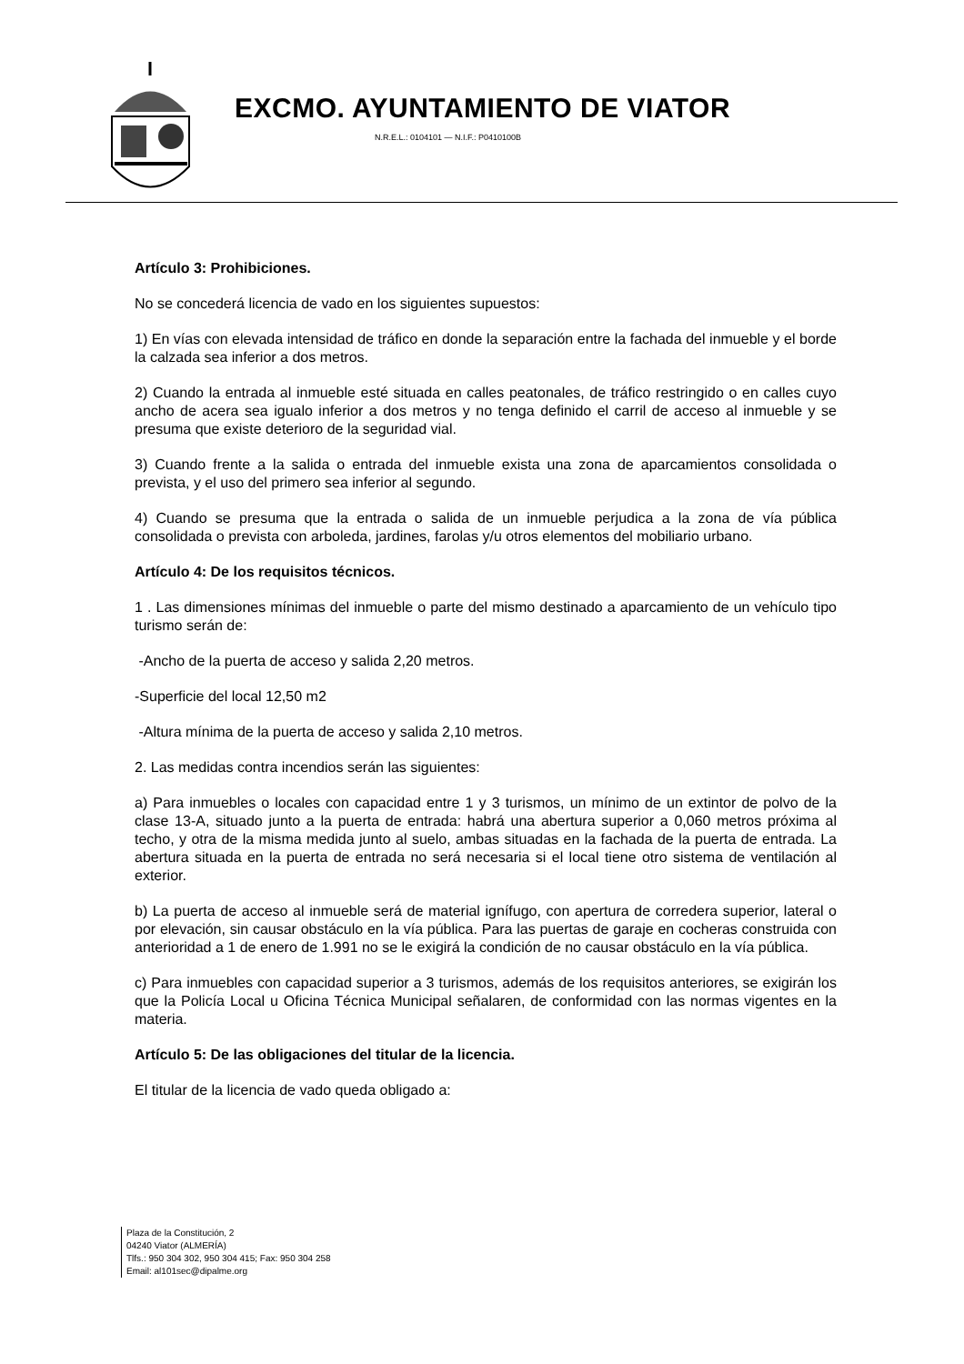EXCMO. AYUNTAMIENTO DE VIATOR
N.R.E.L.: 0104101 — N.I.F.: P0410100B
Artículo 3: Prohibiciones.
No se concederá licencia de vado en los siguientes supuestos:
1) En vías con elevada intensidad de tráfico en donde la separación entre la fachada del inmueble y el borde la calzada sea inferior a dos metros.
2) Cuando la entrada al inmueble esté situada en calles peatonales, de tráfico restringido o en calles cuyo ancho de acera sea igualo inferior a dos metros y no tenga definido el carril de acceso al inmueble y se presuma que existe deterioro de la seguridad vial.
3) Cuando frente a la salida o entrada del inmueble exista una zona de aparcamientos consolidada o prevista, y el uso del primero sea inferior al segundo.
4) Cuando se presuma que la entrada o salida de un inmueble perjudica a la zona de vía pública consolidada o prevista con arboleda, jardines, farolas y/u otros elementos del mobiliario urbano.
Artículo 4: De los requisitos técnicos.
1 . Las dimensiones mínimas del inmueble o parte del mismo destinado a aparcamiento de un vehículo tipo turismo serán de:
-Ancho de la puerta de acceso y salida 2,20 metros.
-Superficie del local 12,50 m2
-Altura mínima de la puerta de acceso y salida 2,10 metros.
2. Las medidas contra incendios serán las siguientes:
a) Para inmuebles o locales con capacidad entre 1 y 3 turismos, un mínimo de un extintor de polvo de la clase 13-A, situado junto a la puerta de entrada: habrá una abertura superior a 0,060 metros próxima al techo, y otra de la misma medida junto al suelo, ambas situadas en la fachada de la puerta de entrada. La abertura situada en la puerta de entrada no será necesaria si el local tiene otro sistema de ventilación al exterior.
b) La puerta de acceso al inmueble será de material ignífugo, con apertura de corredera superior, lateral o por elevación, sin causar obstáculo en la vía pública. Para las puertas de garaje en cocheras construida con anterioridad a 1 de enero de 1.991 no se le exigirá la condición de no causar obstáculo en la vía pública.
c) Para inmuebles con capacidad superior a 3 turismos, además de los requisitos anteriores, se exigirán los que la Policía Local u Oficina Técnica Municipal señalaren, de conformidad con las normas vigentes en la materia.
Artículo 5: De las obligaciones del titular de la licencia.
El titular de la licencia de vado queda obligado a:
Plaza de la Constitución, 2
04240 Viator (ALMERÍA)
Tlfs.: 950 304 302, 950 304 415; Fax: 950 304 258
Email: al101sec@dipalme.org